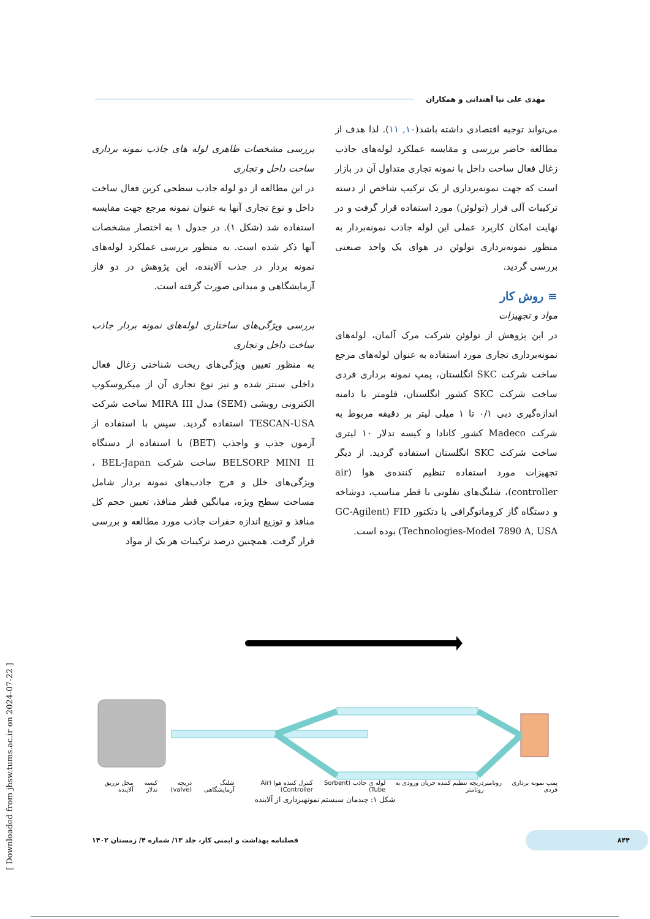مهدی علی نیا آهندانی و همکاران
می‌تواند توجیه اقتصادی داشته باشد(۱۰, ۱۱). لذا هدف از مطالعه حاضر بررسی و مقایسه عملکرد لوله‌های جاذب زغال فعال ساخت داخل با نمونه تجاری متداول آن در بازار است که جهت نمونه‌برداری از یک ترکیب شاخص از دسته ترکیبات آلی فرار (تولوئن) مورد استفاده قرار گرفت و در نهایت امکان کاربرد عملی این لوله جاذب نمونه‌بردار به منظور نمونه‌برداری تولوئن در هوای یک واحد صنعتی بررسی گردید.
≡ روش کار
مواد و تجهیزات
در این پژوهش از تولوئن شرکت مرک آلمان، لوله‌های نمونه‌برداری تجاری مورد استفاده به عنوان لوله‌های مرجع ساخت شرکت SKC انگلستان، پمپ نمونه برداری فردی ساخت شرکت SKC کشور انگلستان، فلومتر با دامنه اندازه‌گیری دبی ۰/۱ تا ۱ میلی لیتر بر دقیقه مربوط به شرکت Madeco کشور کانادا و کیسه تدلار ۱۰ لیتری ساخت شرکت SKC انگلستان استفاده گردید. از دیگر تجهیزات مورد استفاده تنظیم کننده‌ی هوا (air controller)، شلنگ‌های تفلونی با قطر مناسب، دوشاخه و دستگاه گاز کروماتوگرافی با دتکتور GC-Agilent) FID Technologies-Model 7890 A, USA) بوده است.
بررسی مشخصات ظاهری لوله های جاذب نمونه برداری ساخت داخل و تجاری
در این مطالعه از دو لوله جاذب سطحی کربن فعال ساخت داخل و نوع تجاری آنها به عنوان نمونه مرجع جهت مقایسه استفاده شد (شکل ۱). در جدول ۱ به اختصار مشخصات آنها ذکر شده است. به منظور بررسی عملکرد لوله‌های نمونه بردار در جذب آلاینده، این پژوهش در دو فاز آزمایشگاهی و میدانی صورت گرفته است.
بررسی ویژگی‌های ساختاری لوله‌های نمونه بردار جاذب ساخت داخل و تجاری
به منظور تعیین ویژگی‌های ریخت شناختی زغال فعال داخلی سنتز شده و نیز نوع تجاری آن از میکروسکوپ الکترونی روبشی (SEM) مدل MIRA III ساخت شرکت TESCAN-USA استفاده گردید. سپس با استفاده از آزمون جذب و واجذب (BET) با استفاده از دستگاه BELSORP MINI II ساخت شرکت BEL-Japan ، ویژگی‌های خلل و فرج جاذب‌های نمونه بردار شامل مساحت سطح ویژه، میانگین قطر منافذ، تعیین حجم کل منافذ و توزیع اندازه حفرات جاذب مورد مطالعه و بررسی قرار گرفت. همچنین درصد ترکیبات هر یک از مواد
پمپ نمونه برداری فردی روتامتر دریچه تنظیم کننده جریان ورودی به روتامتر لوله ی جاذب (Sorbent Tube) کنترل کننده هوا (Air Controller) شلنگ آزمایشگاهی دریچه (valve) کیسه تدلار محل تزریق آلاینده
شکل ۱: چیدمان سیستم نمونهبرداری از آلاینده
۸۴۴ فصلنامه بهداشت و ایمنی کار، جلد ۱۳/ شماره ۴/ زمستان ۱۴۰۲
[ Downloaded from jhsw.tums.ac.ir on 2024-07-22 ]